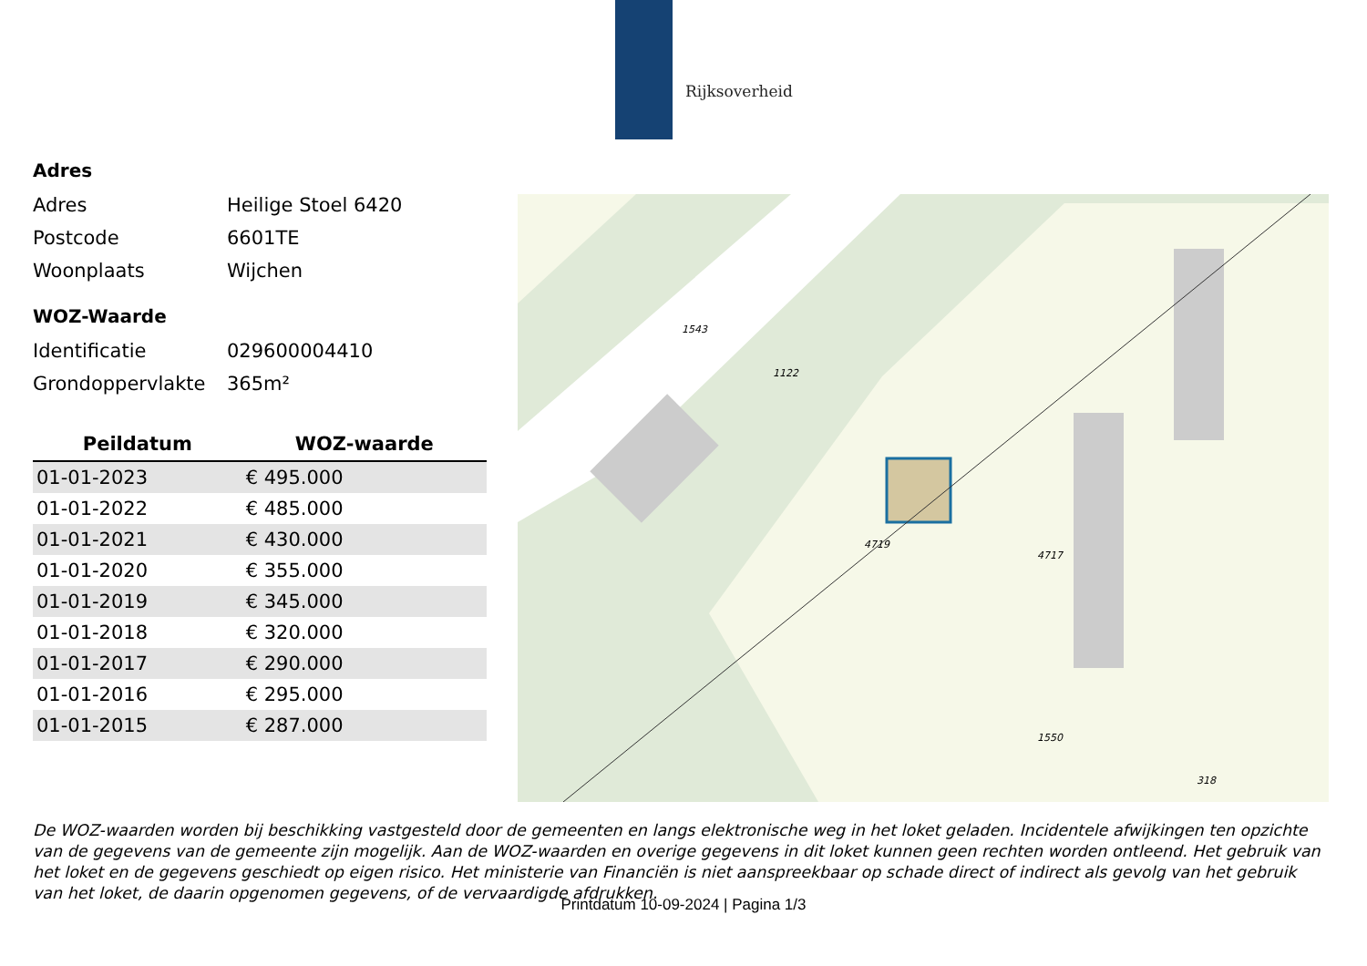Rijksoverheid
Adres
Adres Heilige Stoel 6420
Postcode 6601TE
Woonplaats Wijchen
WOZ-Waarde
Identificatie 029600004410
Grondoppervlakte 365m²
| Peildatum | WOZ-waarde |
| --- | --- |
| 01-01-2023 | € 495.000 |
| 01-01-2022 | € 485.000 |
| 01-01-2021 | € 430.000 |
| 01-01-2020 | € 355.000 |
| 01-01-2019 | € 345.000 |
| 01-01-2018 | € 320.000 |
| 01-01-2017 | € 290.000 |
| 01-01-2016 | € 295.000 |
| 01-01-2015 | € 287.000 |
1122
1543
318
4719
4717
1550
De WOZ-waarden worden bij beschikking vastgesteld door de gemeenten en langs elektronische weg in het loket geladen. Incidentele afwijkingen ten opzichte van de gegevens van de gemeente zijn mogelijk. Aan de WOZ-waarden en overige gegevens in dit loket kunnen geen rechten worden ontleend. Het gebruik van het loket en de gegevens geschiedt op eigen risico. Het ministerie van Financiën is niet aanspreekbaar op schade direct of indirect als gevolg van het gebruik van het loket, de daarin opgenomen gegevens, of de vervaardigde afdrukken.
Printdatum 10-09-2024 | Pagina 1/3